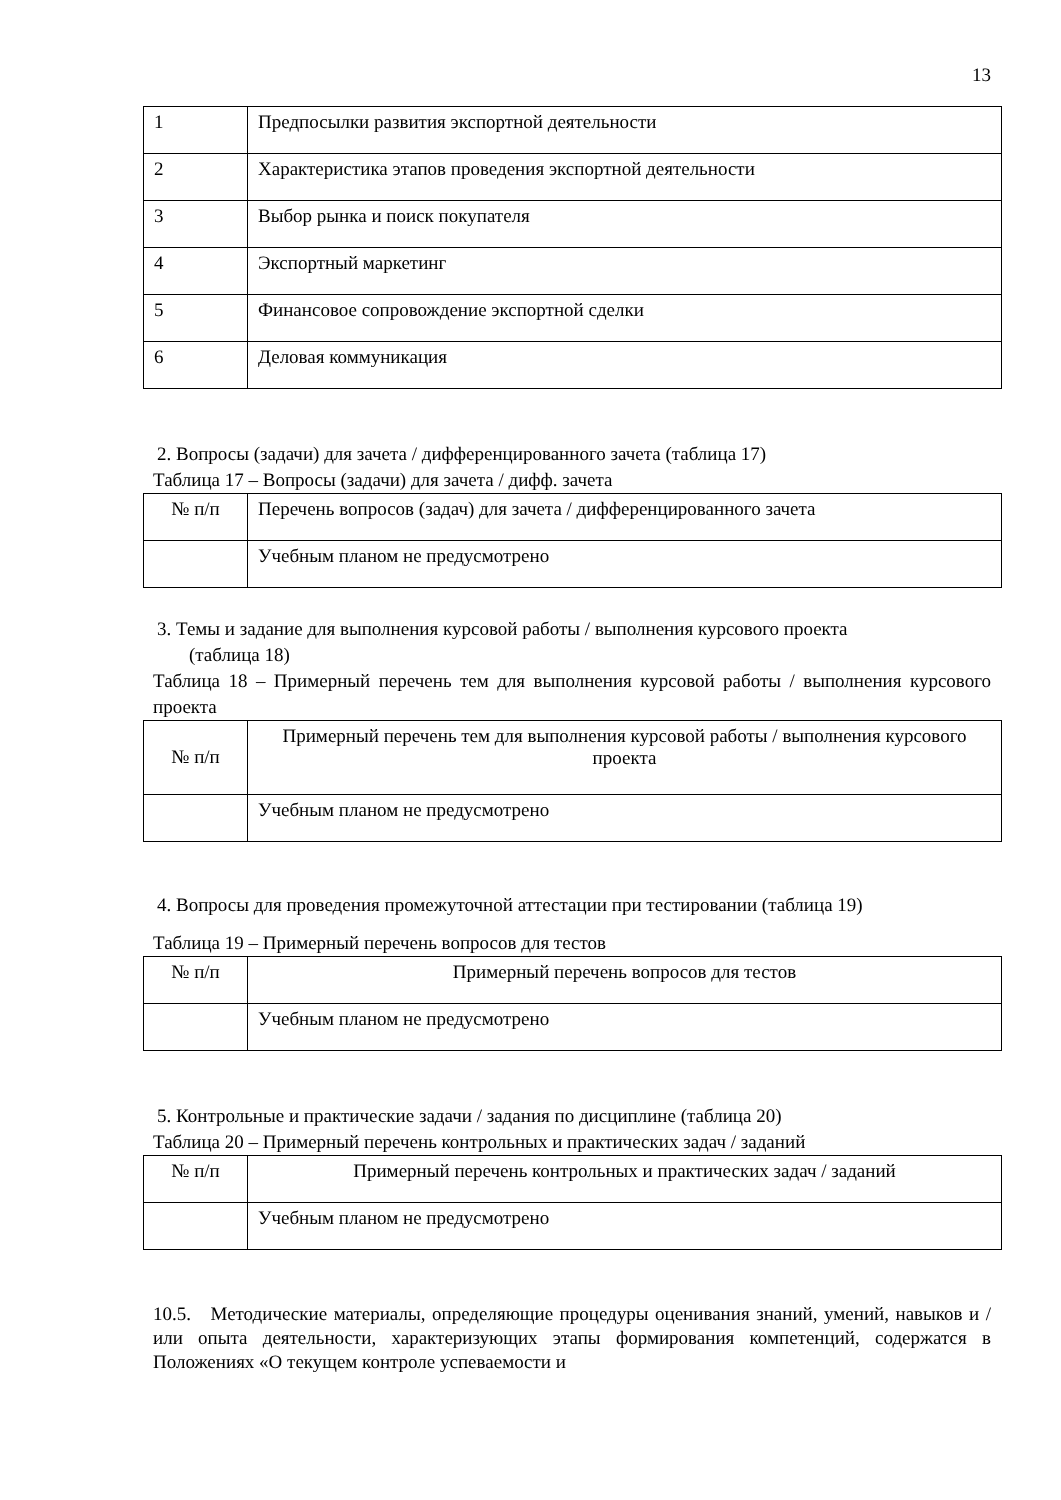13
| 1 | Предпосылки развития экспортной деятельности |
| 2 | Характеристика этапов проведения экспортной деятельности |
| 3 | Выбор рынка и поиск покупателя |
| 4 | Экспортный маркетинг |
| 5 | Финансовое сопровождение экспортной сделки |
| 6 | Деловая коммуникация |
2. Вопросы (задачи) для зачета / дифференцированного зачета (таблица 17)
Таблица 17 – Вопросы (задачи) для зачета / дифф. зачета
| № п/п | Перечень вопросов (задач) для зачета / дифференцированного зачета |
| --- | --- |
| | Учебным планом не предусмотрено |
3. Темы и задание для выполнения курсовой работы / выполнения курсового проекта
(таблица 18)
Таблица 18 – Примерный перечень тем для выполнения курсовой работы / выполнения курсового проекта
| № п/п | Примерный перечень тем для выполнения курсовой работы / выполнения курсового проекта |
| --- | --- |
| | Учебным планом не предусмотрено |
4. Вопросы для проведения промежуточной аттестации при тестировании (таблица 19)
Таблица 19 – Примерный перечень вопросов для тестов
| № п/п | Примерный перечень вопросов для тестов |
| --- | --- |
| | Учебным планом не предусмотрено |
5. Контрольные и практические задачи / задания по дисциплине (таблица 20)
Таблица 20 – Примерный перечень контрольных и практических задач / заданий
| № п/п | Примерный перечень контрольных и практических задач / заданий |
| --- | --- |
| | Учебным планом не предусмотрено |
10.5. Методические материалы, определяющие процедуры оценивания знаний, умений, навыков и / или опыта деятельности, характеризующих этапы формирования компетенций, содержатся в Положениях «О текущем контроле успеваемости и